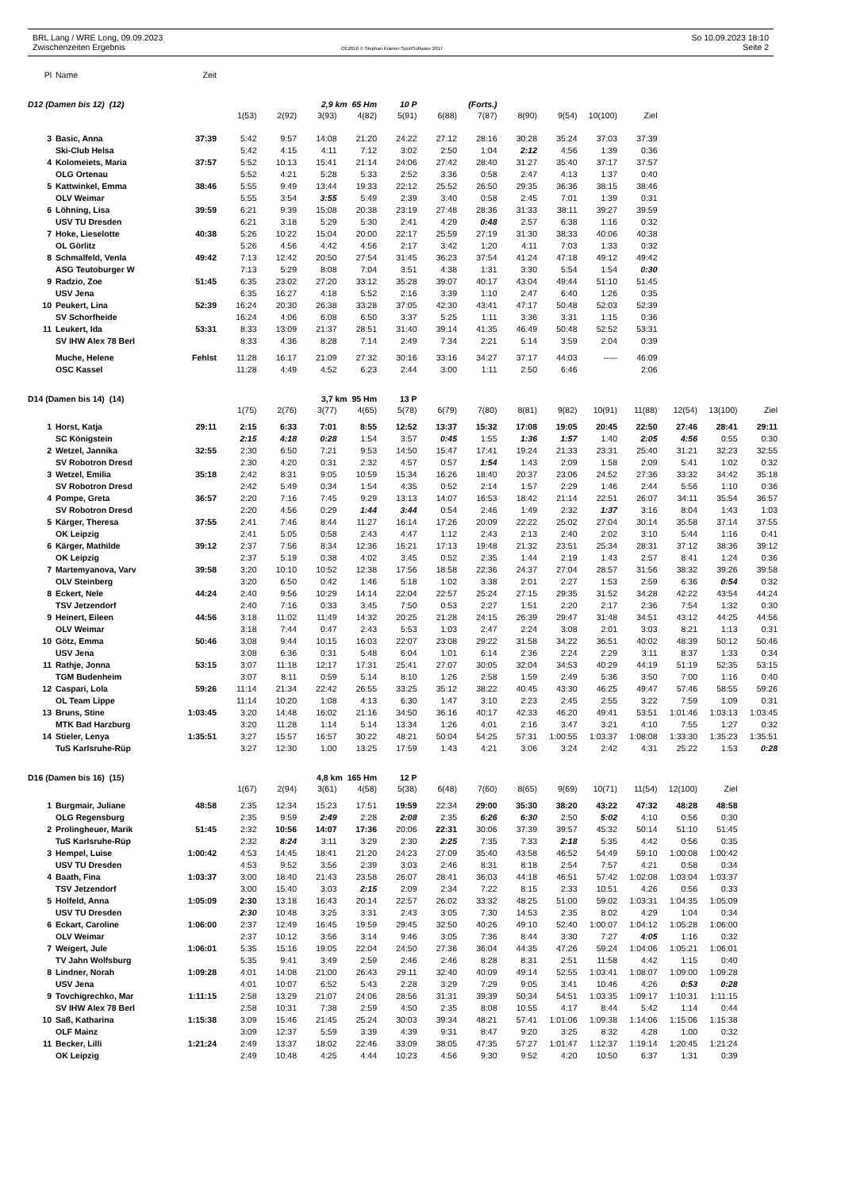BRL Lang / WRE Long, 09.09.2023
Zwischenzeiten Ergebnis
OE2010 © Stephan Krämer SportSoftware 2017
So 10.09.2023 18:10
Seite 2
| Pl | Name | Zeit | | | | | | | | | | | | | | |
| D12 (Damen bis 12) (12) | | | | | 2,9 km 65 Hm | | 10 P | | (Forts.) | | | | | | | |
| | | | 1(53) | 2(92) | 3(93) | 4(82) | 5(91) | 6(88) | 7(87) | 8(90) | 9(54) | 10(100) | Ziel | | | |
| 3 | Basic, Anna | 37:39 | 5:42 | 9:57 | 14:08 | 21:20 | 24:22 | 27:12 | 28:16 | 30:28 | 35:24 | 37:03 | 37:39 | | | |
| | Ski-Club Helsa | | 5:42 | 4:15 | 4:11 | 7:12 | 3:02 | 2:50 | 1:04 | 2:12 | 4:56 | 1:39 | 0:36 | | | |
| 4 | Kolomeiets, Maria | 37:57 | 5:52 | 10:13 | 15:41 | 21:14 | 24:06 | 27:42 | 28:40 | 31:27 | 35:40 | 37:17 | 37:57 | | | |
| | OLG Ortenau | | 5:52 | 4:21 | 5:28 | 5:33 | 2:52 | 3:36 | 0:58 | 2:47 | 4:13 | 1:37 | 0:40 | | | |
| 5 | Kattwinkel, Emma | 38:46 | 5:55 | 9:49 | 13:44 | 19:33 | 22:12 | 25:52 | 26:50 | 29:35 | 36:36 | 38:15 | 38:46 | | | |
| | OLV Weimar | | 5:55 | 3:54 | 3:55 | 5:49 | 2:39 | 3:40 | 0:58 | 2:45 | 7:01 | 1:39 | 0:31 | | | |
| 6 | Löhning, Lisa | 39:59 | 6:21 | 9:39 | 15:08 | 20:38 | 23:19 | 27:48 | 28:36 | 31:33 | 38:11 | 39:27 | 39:59 | | | |
| | USV TU Dresden | | 6:21 | 3:18 | 5:29 | 5:30 | 2:41 | 4:29 | 0:48 | 2:57 | 6:38 | 1:16 | 0:32 | | | |
| 7 | Hoke, Lieselotte | 40:38 | 5:26 | 10:22 | 15:04 | 20:00 | 22:17 | 25:59 | 27:19 | 31:30 | 38:33 | 40:06 | 40:38 | | | |
| | OL Görlitz | | 5:26 | 4:56 | 4:42 | 4:56 | 2:17 | 3:42 | 1:20 | 4:11 | 7:03 | 1:33 | 0:32 | | | |
| 8 | Schmalfeld, Venla | 49:42 | 7:13 | 12:42 | 20:50 | 27:54 | 31:45 | 36:23 | 37:54 | 41:24 | 47:18 | 49:12 | 49:42 | | | |
| | ASG Teutoburger W | | 7:13 | 5:29 | 8:08 | 7:04 | 3:51 | 4:38 | 1:31 | 3:30 | 5:54 | 1:54 | 0:30 | | | |
| 9 | Radzio, Zoe | 51:45 | 6:35 | 23:02 | 27:20 | 33:12 | 35:28 | 39:07 | 40:17 | 43:04 | 49:44 | 51:10 | 51:45 | | | |
| | USV Jena | | 6:35 | 16:27 | 4:18 | 5:52 | 2:16 | 3:39 | 1:10 | 2:47 | 6:40 | 1:26 | 0:35 | | | |
| 10 | Peukert, Lina | 52:39 | 16:24 | 20:30 | 26:38 | 33:28 | 37:05 | 42:30 | 43:41 | 47:17 | 50:48 | 52:03 | 52:39 | | | |
| | SV Schorfheide | | 16:24 | 4:06 | 6:08 | 6:50 | 3:37 | 5:25 | 1:11 | 3:36 | 3:31 | 1:15 | 0:36 | | | |
| 11 | Leukert, Ida | 53:31 | 8:33 | 13:09 | 21:37 | 28:51 | 31:40 | 39:14 | 41:35 | 46:49 | 50:48 | 52:52 | 53:31 | | | |
| | SV IHW Alex 78 Berl | | 8:33 | 4:36 | 8:28 | 7:14 | 2:49 | 7:34 | 2:21 | 5:14 | 3:59 | 2:04 | 0:39 | | | |
| | Muche, Helene | Fehlst | 11:28 | 16:17 | 21:09 | 27:32 | 30:16 | 33:16 | 34:27 | 37:17 | 44:03 | ----- | 46:09 | | | |
| | OSC Kassel | | 11:28 | 4:49 | 4:52 | 6:23 | 2:44 | 3:00 | 1:11 | 2:50 | 6:46 | | 2:06 | | | |
| D14 (Damen bis 14) (14) | | | | | 3,7 km 95 Hm | | 13 P | | | | | | | | | |
| | | | 1(75) | 2(76) | 3(77) | 4(65) | 5(78) | 6(79) | 7(80) | 8(81) | 9(82) | 10(91) | 11(88) | 12(54) | 13(100) | Ziel |
| 1 | Horst, Katja | 29:11 | 2:15 | 6:33 | 7:01 | 8:55 | 12:52 | 13:37 | 15:32 | 17:08 | 19:05 | 20:45 | 22:50 | 27:46 | 28:41 | 29:11 |
| | SC Königstein | | 2:15 | 4:18 | 0:28 | 1:54 | 3:57 | 0:45 | 1:55 | 1:36 | 1:57 | 1:40 | 2:05 | 4:56 | 0:55 | 0:30 |
| 2 | Wetzel, Jannika | 32:55 | 2:30 | 6:50 | 7:21 | 9:53 | 14:50 | 15:47 | 17:41 | 19:24 | 21:33 | 23:31 | 25:40 | 31:21 | 32:23 | 32:55 |
| | SV Robotron Dresd | | 2:30 | 4:20 | 0:31 | 2:32 | 4:57 | 0:57 | 1:54 | 1:43 | 2:09 | 1:58 | 2:09 | 5:41 | 1:02 | 0:32 |
| 3 | Wetzel, Emilia | 35:18 | 2:42 | 8:31 | 9:05 | 10:59 | 15:34 | 16:26 | 18:40 | 20:37 | 23:06 | 24:52 | 27:36 | 33:32 | 34:42 | 35:18 |
| | SV Robotron Dresd | | 2:42 | 5:49 | 0:34 | 1:54 | 4:35 | 0:52 | 2:14 | 1:57 | 2:29 | 1:46 | 2:44 | 5:56 | 1:10 | 0:36 |
| 4 | Pompe, Greta | 36:57 | 2:20 | 7:16 | 7:45 | 9:29 | 13:13 | 14:07 | 16:53 | 18:42 | 21:14 | 22:51 | 26:07 | 34:11 | 35:54 | 36:57 |
| | SV Robotron Dresd | | 2:20 | 4:56 | 0:29 | 1:44 | 3:44 | 0:54 | 2:46 | 1:49 | 2:32 | 1:37 | 3:16 | 8:04 | 1:43 | 1:03 |
| 5 | Kärger, Theresa | 37:55 | 2:41 | 7:46 | 8:44 | 11:27 | 16:14 | 17:26 | 20:09 | 22:22 | 25:02 | 27:04 | 30:14 | 35:58 | 37:14 | 37:55 |
| | OK Leipzig | | 2:41 | 5:05 | 0:58 | 2:43 | 4:47 | 1:12 | 2:43 | 2:13 | 2:40 | 2:02 | 3:10 | 5:44 | 1:16 | 0:41 |
| 6 | Kärger, Mathilde | 39:12 | 2:37 | 7:56 | 8:34 | 12:36 | 16:21 | 17:13 | 19:48 | 21:32 | 23:51 | 25:34 | 28:31 | 37:12 | 38:36 | 39:12 |
| | OK Leipzig | | 2:37 | 5:19 | 0:38 | 4:02 | 3:45 | 0:52 | 2:35 | 1:44 | 2:19 | 1:43 | 2:57 | 8:41 | 1:24 | 0:36 |
| 7 | Martemyanova, Varv | 39:58 | 3:20 | 10:10 | 10:52 | 12:38 | 17:56 | 18:58 | 22:36 | 24:37 | 27:04 | 28:57 | 31:56 | 38:32 | 39:26 | 39:58 |
| | OLV Steinberg | | 3:20 | 6:50 | 0:42 | 1:46 | 5:18 | 1:02 | 3:38 | 2:01 | 2:27 | 1:53 | 2:59 | 6:36 | 0:54 | 0:32 |
| 8 | Eckert, Nele | 44:24 | 2:40 | 9:56 | 10:29 | 14:14 | 22:04 | 22:57 | 25:24 | 27:15 | 29:35 | 31:52 | 34:28 | 42:22 | 43:54 | 44:24 |
| | TSV Jetzendorf | | 2:40 | 7:16 | 0:33 | 3:45 | 7:50 | 0:53 | 2:27 | 1:51 | 2:20 | 2:17 | 2:36 | 7:54 | 1:32 | 0:30 |
| 9 | Heinert, Eileen | 44:56 | 3:18 | 11:02 | 11:49 | 14:32 | 20:25 | 21:28 | 24:15 | 26:39 | 29:47 | 31:48 | 34:51 | 43:12 | 44:25 | 44:56 |
| | OLV Weimar | | 3:18 | 7:44 | 0:47 | 2:43 | 5:53 | 1:03 | 2:47 | 2:24 | 3:08 | 2:01 | 3:03 | 8:21 | 1:13 | 0:31 |
| 10 | Götz, Emma | 50:46 | 3:08 | 9:44 | 10:15 | 16:03 | 22:07 | 23:08 | 29:22 | 31:58 | 34:22 | 36:51 | 40:02 | 48:39 | 50:12 | 50:46 |
| | USV Jena | | 3:08 | 6:36 | 0:31 | 5:48 | 6:04 | 1:01 | 6:14 | 2:36 | 2:24 | 2:29 | 3:11 | 8:37 | 1:33 | 0:34 |
| 11 | Rathje, Jonna | 53:15 | 3:07 | 11:18 | 12:17 | 17:31 | 25:41 | 27:07 | 30:05 | 32:04 | 34:53 | 40:29 | 44:19 | 51:19 | 52:35 | 53:15 |
| | TGM Budenheim | | 3:07 | 8:11 | 0:59 | 5:14 | 8:10 | 1:26 | 2:58 | 1:59 | 2:49 | 5:36 | 3:50 | 7:00 | 1:16 | 0:40 |
| 12 | Caspari, Lola | 59:26 | 11:14 | 21:34 | 22:42 | 26:55 | 33:25 | 35:12 | 38:22 | 40:45 | 43:30 | 46:25 | 49:47 | 57:46 | 58:55 | 59:26 |
| | OL Team Lippe | | 11:14 | 10:20 | 1:08 | 4:13 | 6:30 | 1:47 | 3:10 | 2:23 | 2:45 | 2:55 | 3:22 | 7:59 | 1:09 | 0:31 |
| 13 | Bruns, Stine | 1:03:45 | 3:20 | 14:48 | 16:02 | 21:16 | 34:50 | 36:16 | 40:17 | 42:33 | 46:20 | 49:41 | 53:51 | 1:01:46 | 1:03:13 | 1:03:45 |
| | MTK Bad Harzburg | | 3:20 | 11:28 | 1:14 | 5:14 | 13:34 | 1:26 | 4:01 | 2:16 | 3:47 | 3:21 | 4:10 | 7:55 | 1:27 | 0:32 |
| 14 | Stieler, Lenya | 1:35:51 | 3:27 | 15:57 | 16:57 | 30:22 | 48:21 | 50:04 | 54:25 | 57:31 | 1:00:55 | 1:03:37 | 1:08:08 | 1:33:30 | 1:35:23 | 1:35:51 |
| | TuS Karlsruhe-Rüp | | 3:27 | 12:30 | 1:00 | 13:25 | 17:59 | 1:43 | 4:21 | 3:06 | 3:24 | 2:42 | 4:31 | 25:22 | 1:53 | 0:28 |
| D16 (Damen bis 16) (15) | | | | | 4,8 km 165 Hm | | 12 P | | | | | | | | | |
| | | | 1(67) | 2(94) | 3(61) | 4(58) | 5(38) | 6(48) | 7(60) | 8(65) | 9(69) | 10(71) | 11(54) | 12(100) | Ziel | |
| 1 | Burgmair, Juliane | 48:58 | 2:35 | 12:34 | 15:23 | 17:51 | 19:59 | 22:34 | 29:00 | 35:30 | 38:20 | 43:22 | 47:32 | 48:28 | 48:58 | |
| | OLG Regensburg | | 2:35 | 9:59 | 2:49 | 2:28 | 2:08 | 2:35 | 6:26 | 6:30 | 2:50 | 5:02 | 4:10 | 0:56 | 0:30 | |
| 2 | Prolingheuer, Marik | 51:45 | 2:32 | 10:56 | 14:07 | 17:36 | 20:06 | 22:31 | 30:06 | 37:39 | 39:57 | 45:32 | 50:14 | 51:10 | 51:45 | |
| | TuS Karlsruhe-Rüp | | 2:32 | 8:24 | 3:11 | 3:29 | 2:30 | 2:25 | 7:35 | 7:33 | 2:18 | 5:35 | 4:42 | 0:56 | 0:35 | |
| 3 | Hempel, Luise | 1:00:42 | 4:53 | 14:45 | 18:41 | 21:20 | 24:23 | 27:09 | 35:40 | 43:58 | 46:52 | 54:49 | 59:10 | 1:00:08 | 1:00:42 | |
| | USV TU Dresden | | 4:53 | 9:52 | 3:56 | 2:39 | 3:03 | 2:46 | 8:31 | 8:18 | 2:54 | 7:57 | 4:21 | 0:58 | 0:34 | |
| 4 | Baath, Fina | 1:03:37 | 3:00 | 18:40 | 21:43 | 23:58 | 26:07 | 28:41 | 36:03 | 44:18 | 46:51 | 57:42 | 1:02:08 | 1:03:04 | 1:03:37 | |
| | TSV Jetzendorf | | 3:00 | 15:40 | 3:03 | 2:15 | 2:09 | 2:34 | 7:22 | 8:15 | 2:33 | 10:51 | 4:26 | 0:56 | 0:33 | |
| 5 | Holfeld, Anna | 1:05:09 | 2:30 | 13:18 | 16:43 | 20:14 | 22:57 | 26:02 | 33:32 | 48:25 | 51:00 | 59:02 | 1:03:31 | 1:04:35 | 1:05:09 | |
| | USV TU Dresden | | 2:30 | 10:48 | 3:25 | 3:31 | 2:43 | 3:05 | 7:30 | 14:53 | 2:35 | 8:02 | 4:29 | 1:04 | 0:34 | |
| 6 | Eckart, Caroline | 1:06:00 | 2:37 | 12:49 | 16:45 | 19:59 | 29:45 | 32:50 | 40:26 | 49:10 | 52:40 | 1:00:07 | 1:04:12 | 1:05:28 | 1:06:00 | |
| | OLV Weimar | | 2:37 | 10:12 | 3:56 | 3:14 | 9:46 | 3:05 | 7:36 | 8:44 | 3:30 | 7:27 | 4:05 | 1:16 | 0:32 | |
| 7 | Weigert, Jule | 1:06:01 | 5:35 | 15:16 | 19:05 | 22:04 | 24:50 | 27:36 | 36:04 | 44:35 | 47:26 | 59:24 | 1:04:06 | 1:05:21 | 1:06:01 | |
| | TV Jahn Wolfsburg | | 5:35 | 9:41 | 3:49 | 2:59 | 2:46 | 2:46 | 8:28 | 8:31 | 2:51 | 11:58 | 4:42 | 1:15 | 0:40 | |
| 8 | Lindner, Norah | 1:09:28 | 4:01 | 14:08 | 21:00 | 26:43 | 29:11 | 32:40 | 40:09 | 49:14 | 52:55 | 1:03:41 | 1:08:07 | 1:09:00 | 1:09:28 | |
| | USV Jena | | 4:01 | 10:07 | 6:52 | 5:43 | 2:28 | 3:29 | 7:29 | 9:05 | 3:41 | 10:46 | 4:26 | 0:53 | 0:28 | |
| 9 | Tovchigrechko, Mar | 1:11:15 | 2:58 | 13:29 | 21:07 | 24:06 | 28:56 | 31:31 | 39:39 | 50:34 | 54:51 | 1:03:35 | 1:09:17 | 1:10:31 | 1:11:15 | |
| | SV IHW Alex 78 Berl | | 2:58 | 10:31 | 7:38 | 2:59 | 4:50 | 2:35 | 8:08 | 10:55 | 4:17 | 8:44 | 5:42 | 1:14 | 0:44 | |
| 10 | Saß, Katharina | 1:15:38 | 3:09 | 15:46 | 21:45 | 25:24 | 30:03 | 39:34 | 48:21 | 57:41 | 1:01:06 | 1:09:38 | 1:14:06 | 1:15:06 | 1:15:38 | |
| | OLF Mainz | | 3:09 | 12:37 | 5:59 | 3:39 | 4:39 | 9:31 | 8:47 | 9:20 | 3:25 | 8:32 | 4:28 | 1:00 | 0:32 | |
| 11 | Becker, Lilli | 1:21:24 | 2:49 | 13:37 | 18:02 | 22:46 | 33:09 | 38:05 | 47:35 | 57:27 | 1:01:47 | 1:12:37 | 1:19:14 | 1:20:45 | 1:21:24 | |
| | OK Leipzig | | 2:49 | 10:48 | 4:25 | 4:44 | 10:23 | 4:56 | 9:30 | 9:52 | 4:20 | 10:50 | 6:37 | 1:31 | 0:39 | |